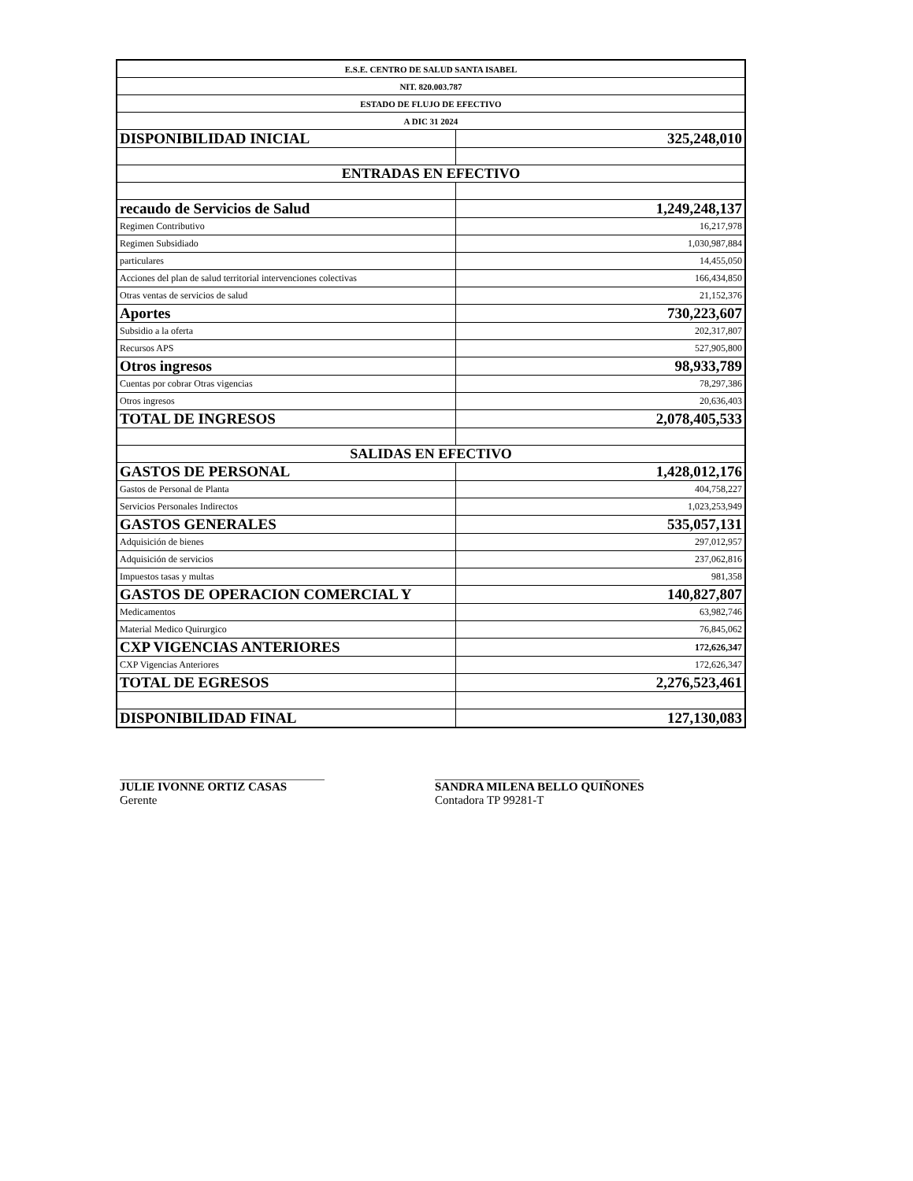| E.S.E. CENTRO DE SALUD SANTA ISABEL | |
| NIT. 820.003.787 | |
| ESTADO DE FLUJO DE EFECTIVO | |
| A DIC 31 2024 | |
| DISPONIBILIDAD INICIAL | 325,248,010 |
| ENTRADAS EN EFECTIVO | |
| recaudo de Servicios de Salud | 1,249,248,137 |
| Regimen Contributivo | 16,217,978 |
| Regimen Subsidiado | 1,030,987,884 |
| particulares | 14,455,050 |
| Acciones del plan de salud territorial intervenciones colectivas | 166,434,850 |
| Otras ventas de servicios de salud | 21,152,376 |
| Aportes | 730,223,607 |
| Subsidio a la oferta | 202,317,807 |
| Recursos APS | 527,905,800 |
| Otros ingresos | 98,933,789 |
| Cuentas por cobrar Otras vigencias | 78,297,386 |
| Otros ingresos | 20,636,403 |
| TOTAL DE INGRESOS | 2,078,405,533 |
| SALIDAS EN EFECTIVO | |
| GASTOS DE PERSONAL | 1,428,012,176 |
| Gastos de Personal de Planta | 404,758,227 |
| Servicios Personales Indirectos | 1,023,253,949 |
| GASTOS GENERALES | 535,057,131 |
| Adquisición de bienes | 297,012,957 |
| Adquisición de servicios | 237,062,816 |
| Impuestos tasas y multas | 981,358 |
| GASTOS DE OPERACION COMERCIAL Y | 140,827,807 |
| Medicamentos | 63,982,746 |
| Material Medico Quirurgico | 76,845,062 |
| CXP VIGENCIAS ANTERIORES | 172,626,347 |
| CXP Vigencias Anteriores | 172,626,347 |
| TOTAL DE EGRESOS | 2,276,523,461 |
| DISPONIBILIDAD FINAL | 127,130,083 |
JULIE IVONNE ORTIZ CASAS
Gerente
SANDRA MILENA BELLO QUIÑONES
Contadora TP 99281-T